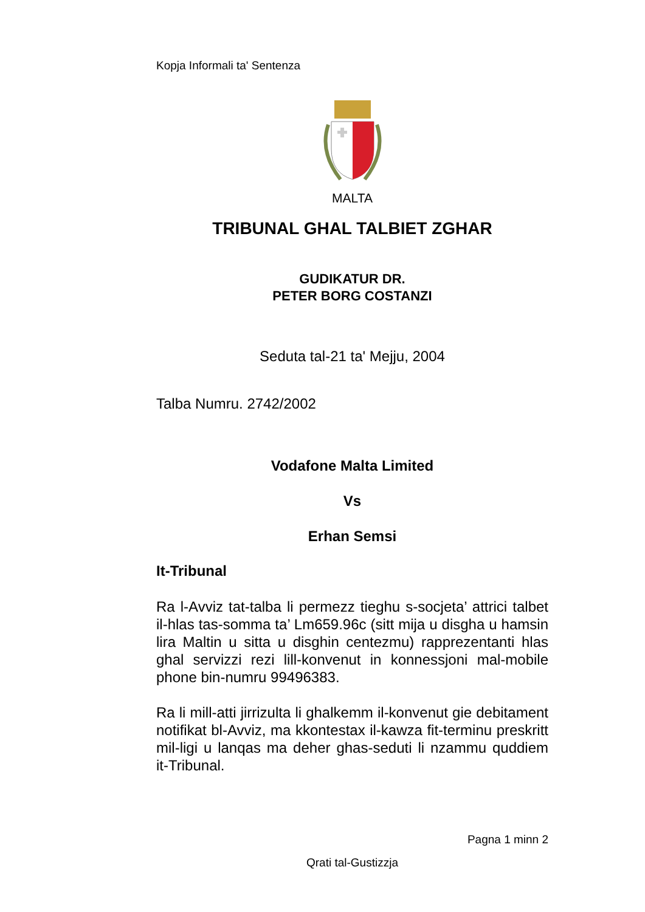Kopja Informali ta' Sentenza
MALTA
TRIBUNAL GHAL TALBIET ZGHAR
GUDIKATUR DR.
PETER BORG COSTANZI
Seduta tal-21 ta' Mejju, 2004
Talba Numru. 2742/2002
Vodafone Malta Limited
Vs
Erhan Semsi
It-Tribunal
Ra l-Avviz tat-talba li permezz tieghu s-socjeta’ attrici talbet il-hlas tas-somma ta’ Lm659.96c (sitt mija u disgha u hamsin lira Maltin u sitta u disghin centezmu) rapprezentanti hlas ghal servizzi rezi lill-konvenut in konnessjoni mal-mobile phone bin-numru 99496383.
Ra li mill-atti jirrizulta li ghalkemm il-konvenut gie debitament notifikat bl-Avviz, ma kkontestax il-kawza fit-terminu preskritt mil-ligi u lanqas ma deher ghas-seduti li nzammu quddiem it-Tribunal.
Pagna 1 minn 2
Qrati tal-Gustizzja